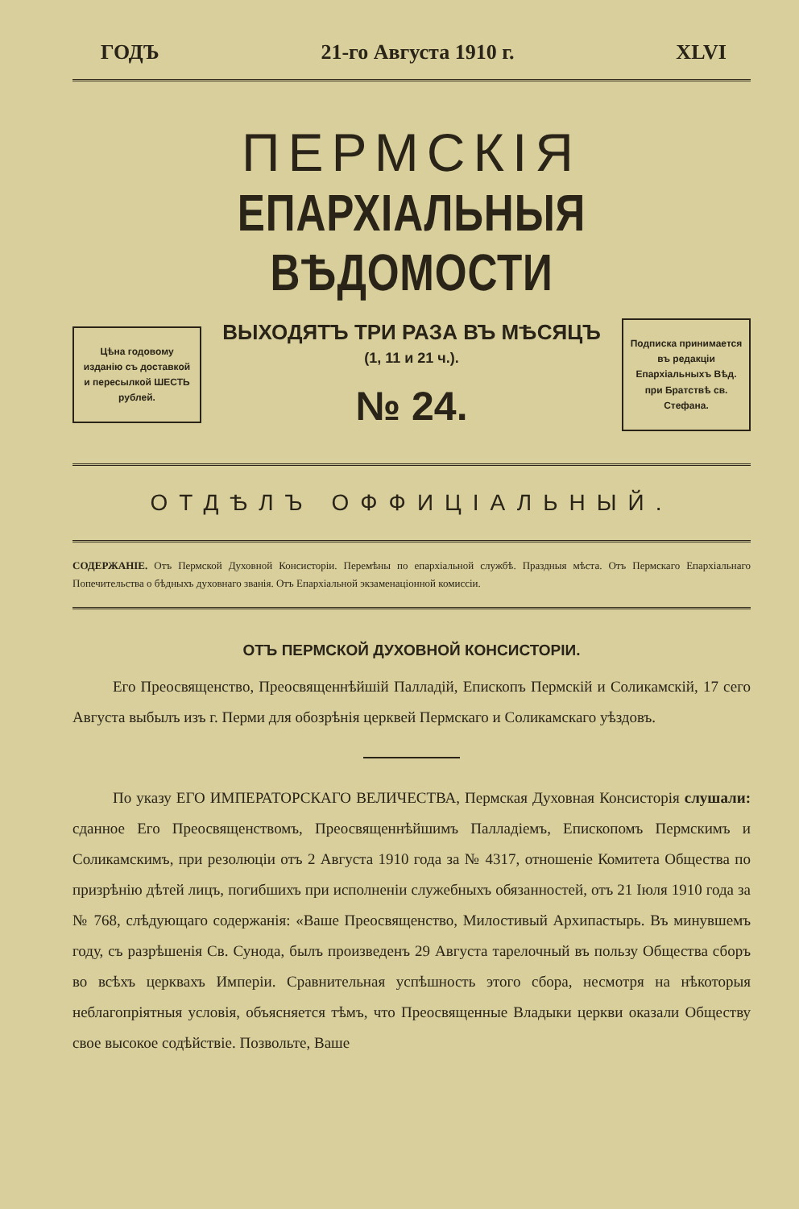ГОДЪ 21-го Августа 1910 г. XLVI
ПЕРМСКІЯ
ЕПАРХІАЛЬНЫЯ ВѢДОМОСТИ
Цѣна годовому изданію съ доставкой и пересылкой ШЕСТЬ рублей.
ВЫХОДЯТЪ ТРИ РАЗА ВЪ МѢСЯЦЪ
(1, 11 и 21 ч.).
№ 24.
Подписка принимается въ редакціи Епархіальныхъ Вѣд. при Братствѣ св. Стефана.
ОТДѢЛЪ ОФФИЦІАЛЬНЫЙ.
СОДЕРЖАНІЕ. Отъ Пермской Духовной Консисторіи. Перемѣны по епархіальной службѣ. Праздныя мѣста. Отъ Пермскаго Епархіальнаго Попечительства о бѣдныхъ духовнаго званія. Отъ Епархіальной экзаменаціонной комиссіи.
ОТЪ ПЕРМСКОЙ ДУХОВНОЙ КОНСИСТОРІИ.
Его Преосвященство, Преосвященнѣйшій Палладій, Епископъ Пермскій и Соликамскій, 17 сего Августа выбылъ изъ г. Перми для обозрѣнія церквей Пермскаго и Соликамскаго уѣздовъ.
По указу ЕГО ИМПЕРАТОРСКАГО ВЕЛИЧЕСТВА, Пермская Духовная Консисторія слушали: сданное Его Преосвященствомъ, Преосвященнѣйшимъ Палладіемъ, Епископомъ Пермскимъ и Соликамскимъ, при резолюціи отъ 2 Августа 1910 года за № 4317, отношеніе Комитета Общества по призрѣнію дѣтей лицъ, погибшихъ при исполненіи служебныхъ обязанностей, отъ 21 Іюля 1910 года за № 768, слѣдующаго содержанія: «Ваше Преосвященство, Милостивый Архипастырь. Въ минувшемъ году, съ разрѣшенія Св. Сунода, былъ произведенъ 29 Августа тарелочный въ пользу Общества сборъ во всѣхъ церквахъ Имперіи. Сравнительная успѣшность этого сбора, несмотря на нѣкоторыя неблагопріятныя условія, объясняется тѣмъ, что Преосвященные Владыки церкви оказали Обществу свое высокое содѣйствіе. Позвольте, Ваше